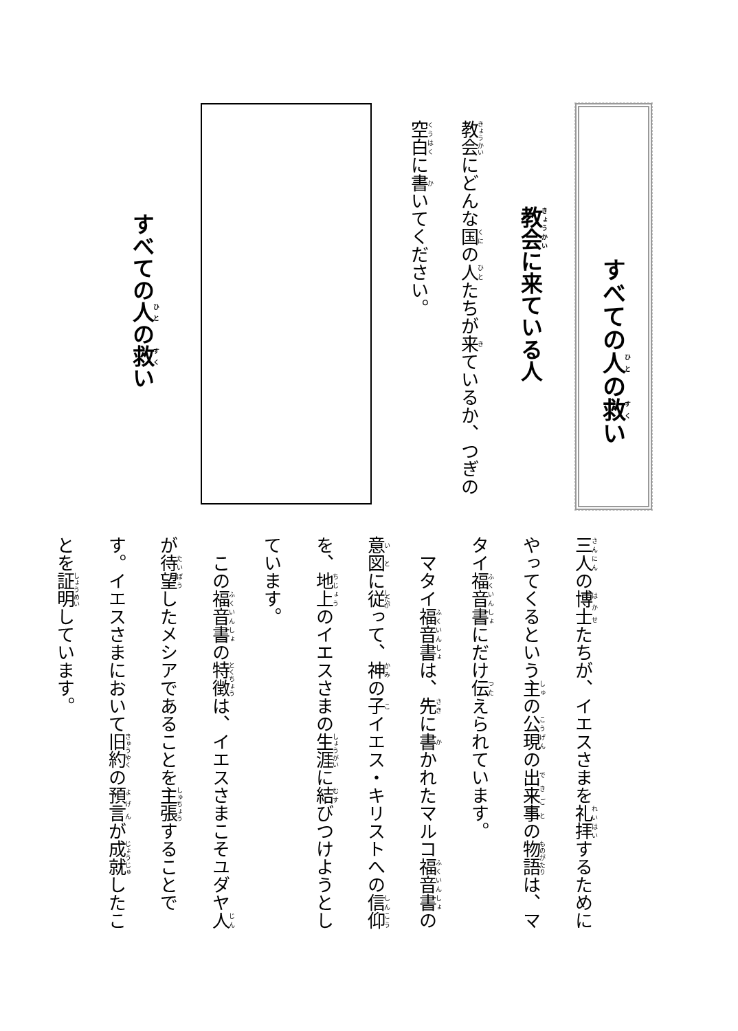すべての人の救い
教会に来ている人
教会にどんな国の人たちが来ているか、つぎの
空白に書いてください。
すべての人の救い
三人の博士たちが、イエスさまを礼拝するためにやってくるという主の公現の出来事の物語は、マタイ福音書にだけ伝えられています。
　マタイ福音書は、先に書かれたマルコ福音書の意図に従って、神の子イエス・キリストへの信仰を、地上のイエスさまの生涯に結びつけようとしています。
　この福音書の特徴は、イエスさまこそユダヤ人が待望したメシアであることを主張することです。イエスさまにおいて旧約の預言が成就したことを証明しています。